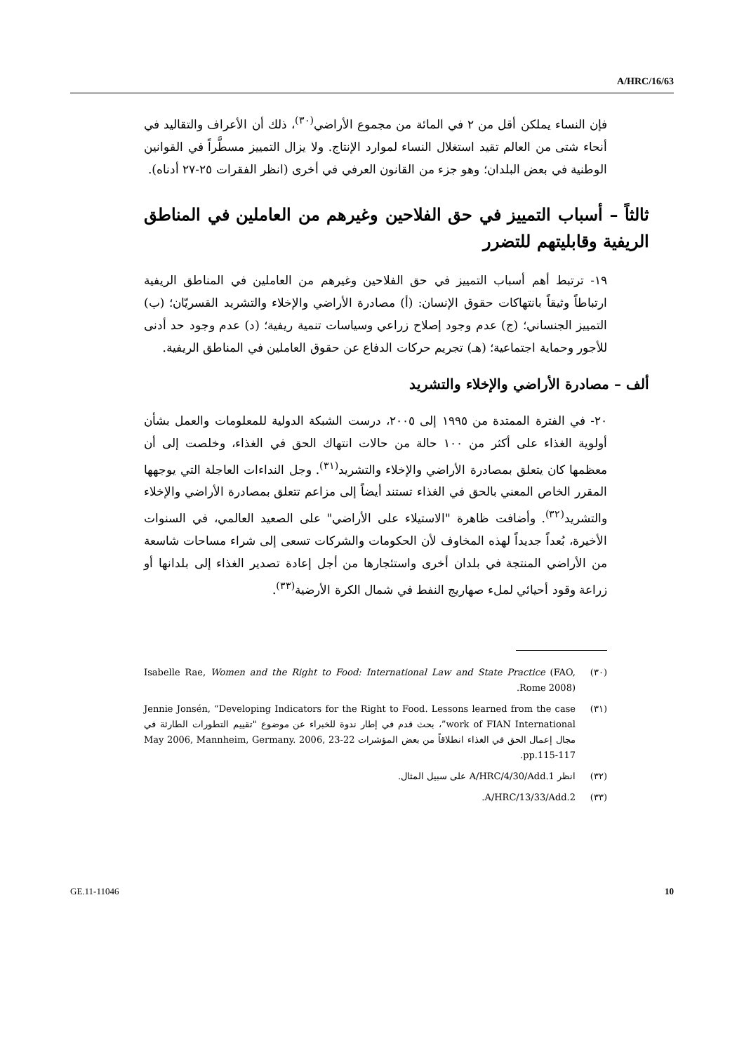A/HRC/16/63
فإن النساء يملكن أقل من ٢ في المائة من مجموع الأراضي<sup>(٣٠)</sup>، ذلك أن الأعراف والتقاليد في أنحاء شتى من العالم تقيد استغلال النساء لموارد الإنتاج. ولا يزال التمييز مسطَّراً في القوانين الوطنية في بعض البلدان؛ وهو جزء من القانون العرفي في أخرى (انظر الفقرات ٢٥-٢٧ أدناه).
ثالثاً – أسباب التمييز في حق الفلاحين وغيرهم من العاملين في المناطق الريفية وقابليتهم للتضرر
١٩- ترتبط أهم أسباب التمييز في حق الفلاحين وغيرهم من العاملين في المناطق الريفية ارتباطاً وثيقاً بانتهاكات حقوق الإنسان: (أ) مصادرة الأراضي والإخلاء والتشريد القسريّان؛ (ب) التمييز الجنساني؛ (ج) عدم وجود إصلاح زراعي وسياسات تنمية ريفية؛ (د) عدم وجود حد أدنى للأجور وحماية اجتماعية؛ (هـ) تجريم حركات الدفاع عن حقوق العاملين في المناطق الريفية.
ألف – مصادرة الأراضي والإخلاء والتشريد
٢٠- في الفترة الممتدة من ١٩٩٥ إلى ٢٠٠٥، درست الشبكة الدولية للمعلومات والعمل بشأن أولوية الغذاء على أكثر من ١٠٠ حالة من حالات انتهاك الحق في الغذاء، وخلصت إلى أن معظمها كان يتعلق بمصادرة الأراضي والإخلاء والتشريد<sup>(٣١)</sup>. وجل النداءات العاجلة التي يوجهها المقرر الخاص المعني بالحق في الغذاء تستند أيضاً إلى مزاعم تتعلق بمصادرة الأراضي والإخلاء والتشريد<sup>(٣٢)</sup>. وأضافت ظاهرة "الاستيلاء على الأراضي" على الصعيد العالمي، في السنوات الأخيرة، بُعداً جديداً لهذه المخاوف لأن الحكومات والشركات تسعى إلى شراء مساحات شاسعة من الأراضي المنتجة في بلدان أخرى واستئجارها من أجل إعادة تصدير الغذاء إلى بلدانها أو زراعة وقود أحيائي لملء صهاريج النفط في شمال الكرة الأرضية<sup>(٣٣)</sup>.
(٣٠) Isabelle Rae, Women and the Right to Food: International Law and State Practice (FAO, Rome 2008).
(٣١) Jennie Jonsén, “Developing Indicators for the Right to Food. Lessons learned from the case work of FIAN International”، بحث قدم في إطار ندوة للخبراء عن موضوع "تقييم التطورات الطارئة في مجال إعمال الحق في الغذاء انطلاقاً من بعض المؤشرات 22-23 May 2006, Mannheim, Germany. 2006, pp.115-117.
(٣٢) انظر A/HRC/4/30/Add.1 على سبيل المثال.
(٣٣) A/HRC/13/33/Add.2.
GE.11-11046 10